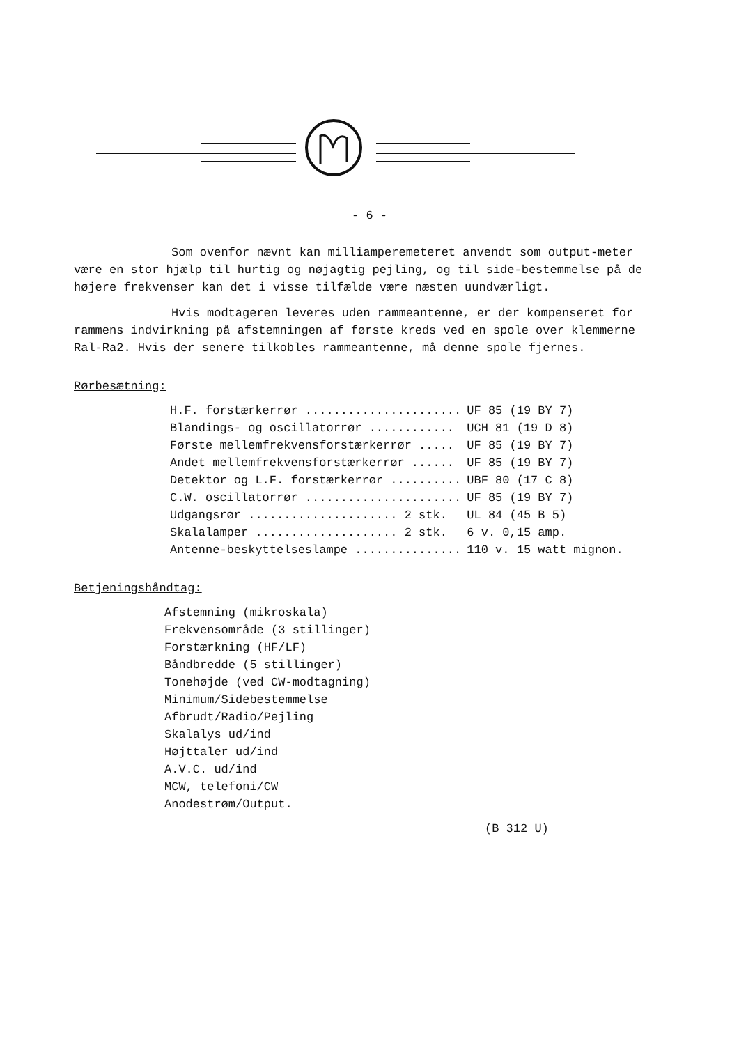- 6 -
Som ovenfor nævnt kan milliamperemeteret anvendt som output-meter være en stor hjælp til hurtig og nøjagtig pejling, og til side-bestemmelse på de højere frekvenser kan det i visse tilfælde være næsten uundværligt.
Hvis modtageren leveres uden rammeantenne, er der kompenseret for rammens indvirkning på afstemningen af første kreds ved en spole over klemmerne Ral-Ra2. Hvis der senere tilkobles rammeantenne, må denne spole fjernes.
Rørbesætning:
| H.F. forstærkerrør ...................... | UF 85 (19 BY 7) |
| Blandings- og oscillatorrør ............ | UCH 81 (19 D 8) |
| Første mellemfrekvensforstærkerrør ..... | UF 85 (19 BY 7) |
| Andet mellemfrekvensforstærkerrør ...... | UF 85 (19 BY 7) |
| Detektor og L.F. forstærkerrør .......... | UBF 80 (17 C 8) |
| C.W. oscillatorrør ...................... | UF 85 (19 BY 7) |
| Udgangsrør ..................... 2 stk. | UL 84 (45 B 5) |
| Skalalamper .................... 2 stk. | 6 v. 0,15 amp. |
| Antenne-beskyttelseslampe ............... | 110 v. 15 watt mignon. |
Betjeningshåndtag:
Afstemning (mikroskala)
Frekvensområde (3 stillinger)
Forstærkning (HF/LF)
Båndbredde (5 stillinger)
Tonehøjde (ved CW-modtagning)
Minimum/Sidebestemmelse
Afbrudt/Radio/Pejling
Skalalys ud/ind
Højttaler ud/ind
A.V.C. ud/ind
MCW, telefoni/CW
Anodestrøm/Output.
(B 312 U)